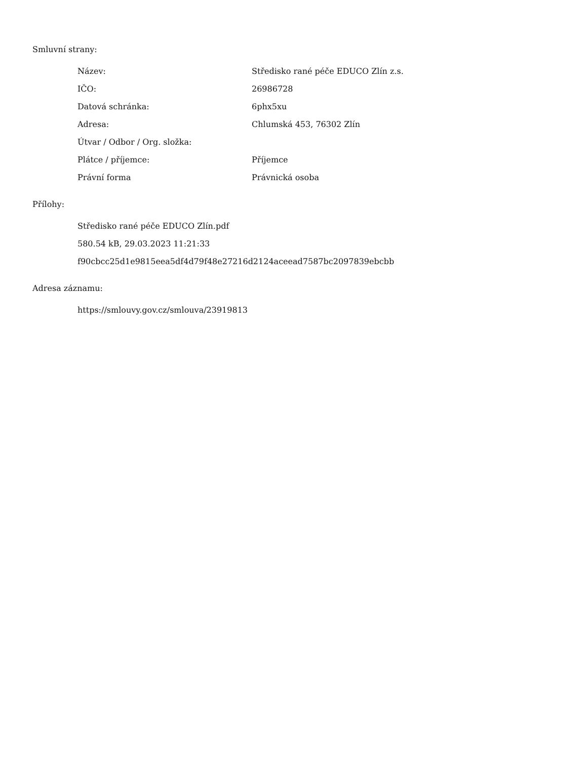Smluvní strany:
| Název: | Středisko rané péče EDUCO Zlín z.s. |
| IČO: | 26986728 |
| Datová schránka: | 6phx5xu |
| Adresa: | Chlumská 453, 76302 Zlín |
| Útvar / Odbor / Org. složka: | |
| Plátce / příjemce: | Příjemce |
| Právní forma | Právnická osoba |
Přílohy:
Středisko rané péče EDUCO Zlín.pdf
580.54 kB, 29.03.2023 11:21:33
f90cbcc25d1e9815eea5df4d79f48e27216d2124aceead7587bc2097839ebcbb
Adresa záznamu:
https://smlouvy.gov.cz/smlouva/23919813